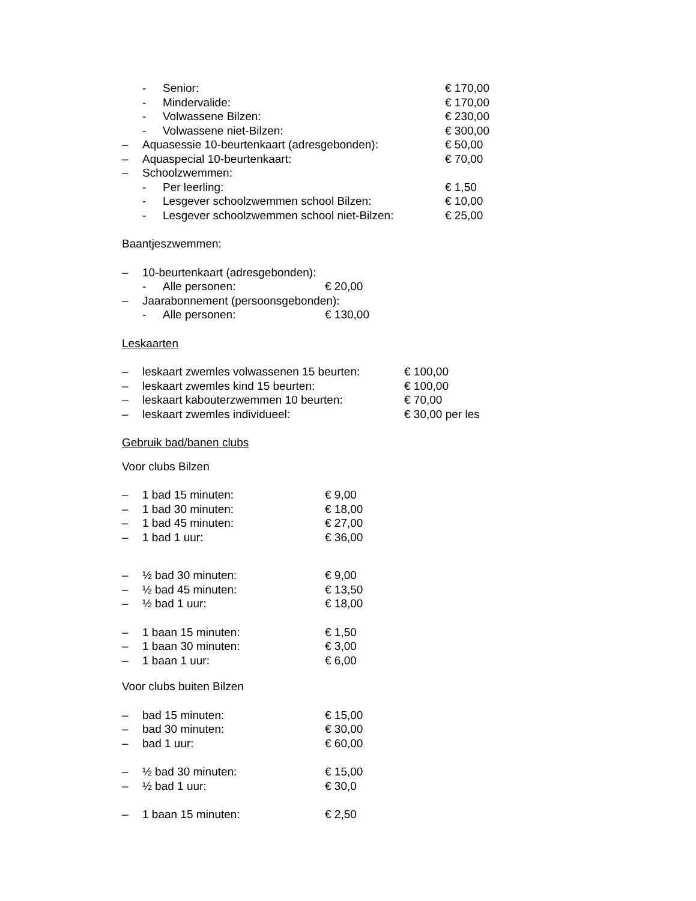- Senior: € 170,00
- Mindervalide: € 170,00
- Volwassene Bilzen: € 230,00
- Volwassene niet-Bilzen: € 300,00
– Aquasessie 10-beurtenkaart (adresgebonden): € 50,00
– Aquaspecial 10-beurtenkaart: € 70,00
– Schoolzwemmen:
- Per leerling: € 1,50
- Lesgever schoolzwemmen school Bilzen: € 10,00
- Lesgever schoolzwemmen school niet-Bilzen: € 25,00
Baantjeszwemmen:
– 10-beurtenkaart (adresgebonden):
- Alle personen: € 20,00
– Jaarabonnement (persoonsgebonden):
- Alle personen: € 130,00
Leskaarten
– leskaart zwemles volwassenen 15 beurten: € 100,00
– leskaart zwemles kind 15 beurten: € 100,00
– leskaart kabouterzwemmen 10 beurten: € 70,00
– leskaart zwemles individueel: € 30,00 per les
Gebruik bad/banen clubs
Voor clubs Bilzen
– 1 bad 15 minuten: € 9,00
– 1 bad 30 minuten: € 18,00
– 1 bad 45 minuten: € 27,00
– 1 bad 1 uur: € 36,00
– ½ bad 30 minuten: € 9,00
– ½ bad 45 minuten: € 13,50
– ½ bad 1 uur: € 18,00
– 1 baan 15 minuten: € 1,50
– 1 baan 30 minuten: € 3,00
– 1 baan 1 uur: € 6,00
Voor clubs buiten Bilzen
– bad 15 minuten: € 15,00
– bad 30 minuten: € 30,00
– bad 1 uur: € 60,00
– ½ bad 30 minuten: € 15,00
– ½ bad 1 uur: € 30,0
– 1 baan 15 minuten: € 2,50